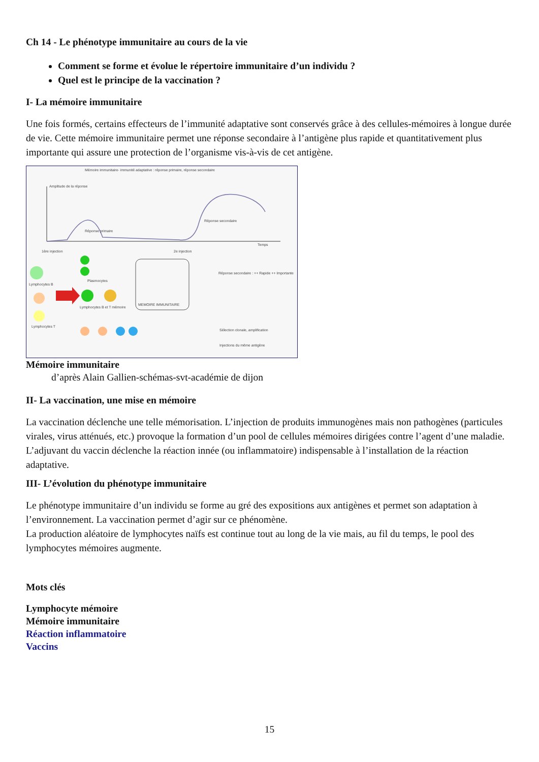Ch 14 - Le phénotype immunitaire au cours de la vie
Comment se forme et évolue le répertoire immunitaire d’un individu ?
Quel est le principe de la vaccination ?
I- La mémoire immunitaire
Une fois formés, certains effecteurs de l’immunité adaptative sont conservés grâce à des cellules-mémoires à longue durée de vie. Cette mémoire immunitaire permet une réponse secondaire à l’antigène plus rapide et quantitativement plus importante qui assure une protection de l’organisme vis-à-vis de cet antigène.
Mémoire immunitaire- immunité adaptative : réponse primaire, réponse secondaire
Amplitude de la réponse
Réponse primaire
Réponse secondaire
Temps
1ère injection
2e injection
Lymphocytes B
Lymphocytes T
Plasmocytes
Lymphocytes B et T mémoire
MEMOIRE IMMUNITAIRE
Réponse secondaire : ++ Rapide ++ Importante
Sélection clonale, amplification
Injections du même antigène
Mémoire immunitaire
d’après Alain Gallien-schémas-svt-académie de dijon
II- La vaccination, une mise en mémoire
La vaccination déclenche une telle mémorisation. L’injection de produits immunogènes mais non pathogènes (particules virales, virus atténués, etc.) provoque la formation d’un pool de cellules mémoires dirigées contre l’agent d’une maladie. L’adjuvant du vaccin déclenche la réaction innée (ou inflammatoire) indispensable à l’installation de la réaction adaptative.
III- L’évolution du phénotype immunitaire
Le phénotype immunitaire d’un individu se forme au gré des expositions aux antigènes et permet son adaptation à l’environnement. La vaccination permet d’agir sur ce phénomène.
La production aléatoire de lymphocytes naïfs est continue tout au long de la vie mais, au fil du temps, le pool des lymphocytes mémoires augmente.
Mots clés
Lymphocyte mémoire
Mémoire immunitaire
Réaction inflammatoire
Vaccins
15